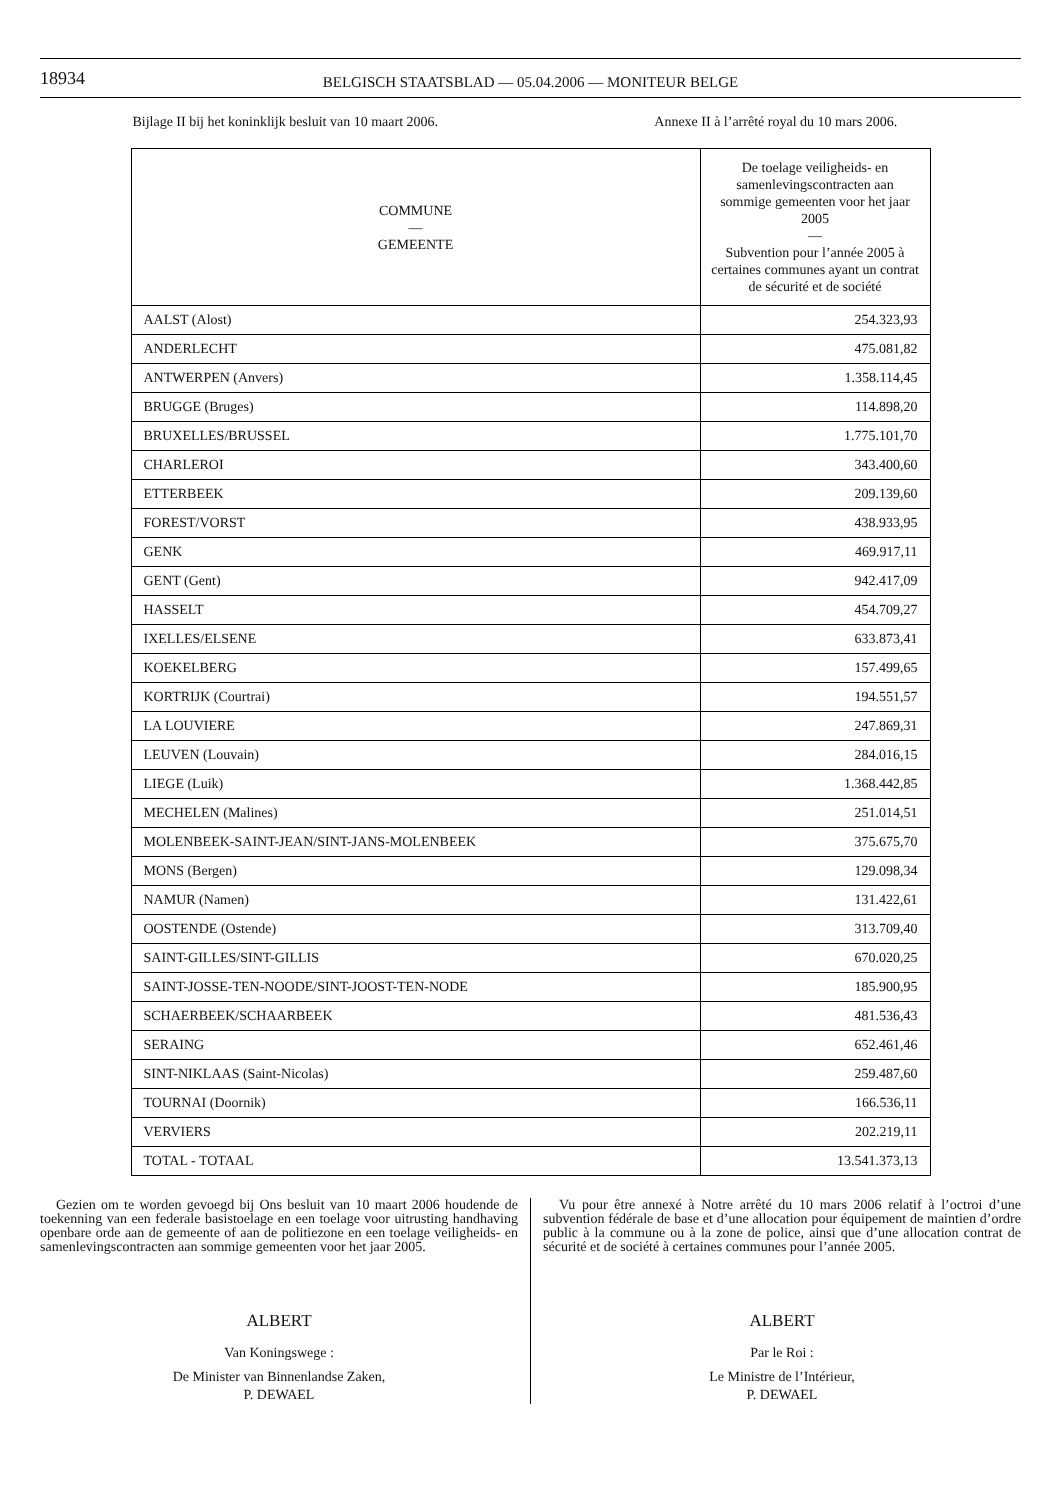18934
BELGISCH STAATSBLAD — 05.04.2006 — MONITEUR BELGE
Bijlage II bij het koninklijk besluit van 10 maart 2006.
Annexe II à l’arrêté royal du 10 mars 2006.
| COMMUNE — GEMEENTE | De toelage veiligheids- en samenlevingscontracten aan sommige gemeenten voor het jaar 2005 — Subvention pour l’année 2005 à certaines communes ayant un contrat de sécurité et de société |
| --- | --- |
| AALST (Alost) | 254.323,93 |
| ANDERLECHT | 475.081,82 |
| ANTWERPEN (Anvers) | 1.358.114,45 |
| BRUGGE (Bruges) | 114.898,20 |
| BRUXELLES/BRUSSEL | 1.775.101,70 |
| CHARLEROI | 343.400,60 |
| ETTERBEEK | 209.139,60 |
| FOREST/VORST | 438.933,95 |
| GENK | 469.917,11 |
| GENT (Gent) | 942.417,09 |
| HASSELT | 454.709,27 |
| IXELLES/ELSENE | 633.873,41 |
| KOEKELBERG | 157.499,65 |
| KORTRIJK (Courtrai) | 194.551,57 |
| LA LOUVIERE | 247.869,31 |
| LEUVEN (Louvain) | 284.016,15 |
| LIEGE (Luik) | 1.368.442,85 |
| MECHELEN (Malines) | 251.014,51 |
| MOLENBEEK-SAINT-JEAN/SINT-JANS-MOLENBEEK | 375.675,70 |
| MONS (Bergen) | 129.098,34 |
| NAMUR (Namen) | 131.422,61 |
| OOSTENDE (Ostende) | 313.709,40 |
| SAINT-GILLES/SINT-GILLIS | 670.020,25 |
| SAINT-JOSSE-TEN-NOODE/SINT-JOOST-TEN-NODE | 185.900,95 |
| SCHAERBEEK/SCHAARBEEK | 481.536,43 |
| SERAING | 652.461,46 |
| SINT-NIKLAAS (Saint-Nicolas) | 259.487,60 |
| TOURNAI (Doornik) | 166.536,11 |
| VERVIERS | 202.219,11 |
| TOTAL - TOTAAL | 13.541.373,13 |
Gezien om te worden gevoegd bij Ons besluit van 10 maart 2006 houdende de toekenning van een federale basistoelage en een toelage voor uitrusting handhaving openbare orde aan de gemeente of aan de politiezone en een toelage veiligheids- en samenlevingscontracten aan sommige gemeenten voor het jaar 2005.
ALBERT
Van Koningswege :
De Minister van Binnenlandse Zaken,
P. DEWAEL
Vu pour être annexé à Notre arrêté du 10 mars 2006 relatif à l’octroi d’une subvention fédérale de base et d’une allocation pour équipement de maintien d’ordre public à la commune ou à la zone de police, ainsi que d’une allocation contrat de sécurité et de société à certaines communes pour l’année 2005.
ALBERT
Par le Roi :
Le Ministre de l’Intérieur,
P. DEWAEL